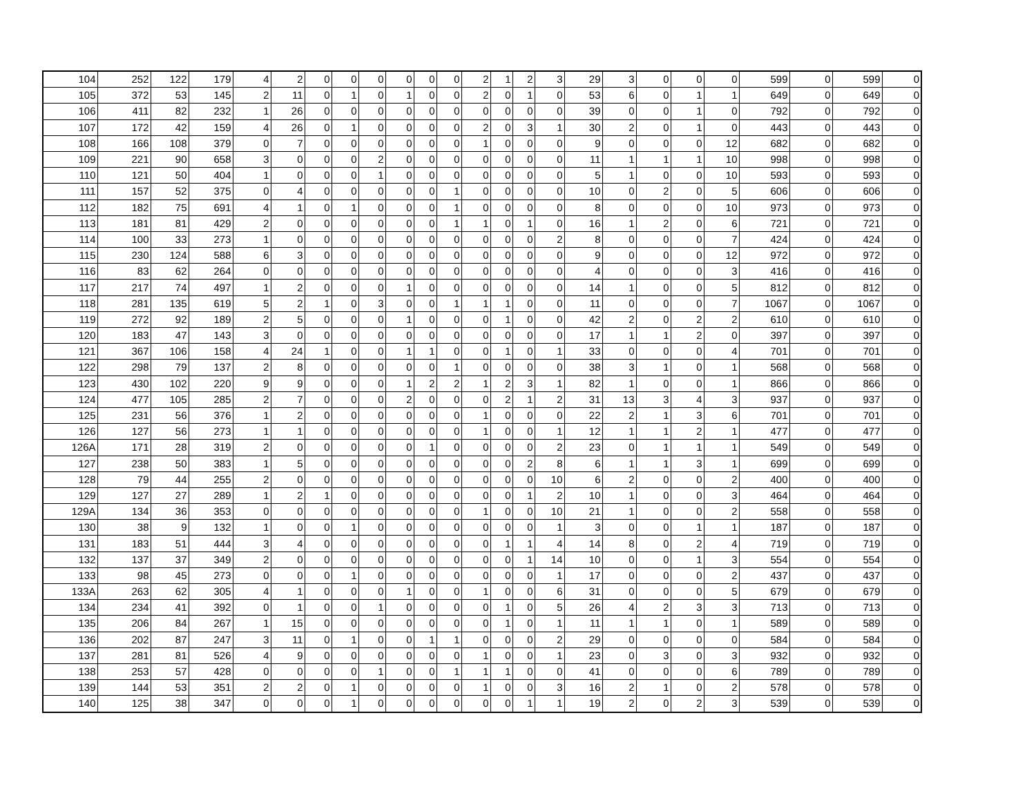| 104 | 252 | 122 | 179 | 4 | 2 | 0 | 0 | 0 | 0 | 0 | 0 | 2 | 1 | 2 | 3 | 29 | 3 | 0 | 0 | 0 | 599 | 0 | 599 | 0 |
| 105 | 372 | 53 | 145 | 2 | 11 | 0 | 1 | 0 | 1 | 0 | 0 | 2 | 0 | 1 | 0 | 53 | 6 | 0 | 1 | 1 | 649 | 0 | 649 | 0 |
| 106 | 411 | 82 | 232 | 1 | 26 | 0 | 0 | 0 | 0 | 0 | 0 | 0 | 0 | 0 | 0 | 39 | 0 | 0 | 1 | 0 | 792 | 0 | 792 | 0 |
| 107 | 172 | 42 | 159 | 4 | 26 | 0 | 1 | 0 | 0 | 0 | 0 | 2 | 0 | 3 | 1 | 30 | 2 | 0 | 1 | 0 | 443 | 0 | 443 | 0 |
| 108 | 166 | 108 | 379 | 0 | 7 | 0 | 0 | 0 | 0 | 0 | 0 | 1 | 0 | 0 | 0 | 9 | 0 | 0 | 0 | 12 | 682 | 0 | 682 | 0 |
| 109 | 221 | 90 | 658 | 3 | 0 | 0 | 0 | 2 | 0 | 0 | 0 | 0 | 0 | 0 | 0 | 11 | 1 | 1 | 1 | 10 | 998 | 0 | 998 | 0 |
| 110 | 121 | 50 | 404 | 1 | 0 | 0 | 0 | 1 | 0 | 0 | 0 | 0 | 0 | 0 | 0 | 5 | 1 | 0 | 0 | 10 | 593 | 0 | 593 | 0 |
| 111 | 157 | 52 | 375 | 0 | 4 | 0 | 0 | 0 | 0 | 0 | 1 | 0 | 0 | 0 | 0 | 10 | 0 | 2 | 0 | 5 | 606 | 0 | 606 | 0 |
| 112 | 182 | 75 | 691 | 4 | 1 | 0 | 1 | 0 | 0 | 0 | 1 | 0 | 0 | 0 | 0 | 8 | 0 | 0 | 0 | 10 | 973 | 0 | 973 | 0 |
| 113 | 181 | 81 | 429 | 2 | 0 | 0 | 0 | 0 | 0 | 0 | 1 | 1 | 0 | 1 | 0 | 16 | 1 | 2 | 0 | 6 | 721 | 0 | 721 | 0 |
| 114 | 100 | 33 | 273 | 1 | 0 | 0 | 0 | 0 | 0 | 0 | 0 | 0 | 0 | 0 | 2 | 8 | 0 | 0 | 0 | 7 | 424 | 0 | 424 | 0 |
| 115 | 230 | 124 | 588 | 6 | 3 | 0 | 0 | 0 | 0 | 0 | 0 | 0 | 0 | 0 | 0 | 9 | 0 | 0 | 0 | 12 | 972 | 0 | 972 | 0 |
| 116 | 83 | 62 | 264 | 0 | 0 | 0 | 0 | 0 | 0 | 0 | 0 | 0 | 0 | 0 | 0 | 4 | 0 | 0 | 0 | 3 | 416 | 0 | 416 | 0 |
| 117 | 217 | 74 | 497 | 1 | 2 | 0 | 0 | 0 | 1 | 0 | 0 | 0 | 0 | 0 | 0 | 14 | 1 | 0 | 0 | 5 | 812 | 0 | 812 | 0 |
| 118 | 281 | 135 | 619 | 5 | 2 | 1 | 0 | 3 | 0 | 0 | 1 | 1 | 1 | 0 | 0 | 11 | 0 | 0 | 0 | 7 | 1067 | 0 | 1067 | 0 |
| 119 | 272 | 92 | 189 | 2 | 5 | 0 | 0 | 0 | 1 | 0 | 0 | 0 | 1 | 0 | 0 | 42 | 2 | 0 | 2 | 2 | 610 | 0 | 610 | 0 |
| 120 | 183 | 47 | 143 | 3 | 0 | 0 | 0 | 0 | 0 | 0 | 0 | 0 | 0 | 0 | 0 | 17 | 1 | 1 | 2 | 0 | 397 | 0 | 397 | 0 |
| 121 | 367 | 106 | 158 | 4 | 24 | 1 | 0 | 0 | 1 | 1 | 0 | 0 | 1 | 0 | 1 | 33 | 0 | 0 | 0 | 4 | 701 | 0 | 701 | 0 |
| 122 | 298 | 79 | 137 | 2 | 8 | 0 | 0 | 0 | 0 | 0 | 1 | 0 | 0 | 0 | 0 | 38 | 3 | 1 | 0 | 1 | 568 | 0 | 568 | 0 |
| 123 | 430 | 102 | 220 | 9 | 9 | 0 | 0 | 0 | 1 | 2 | 2 | 1 | 2 | 3 | 1 | 82 | 1 | 0 | 0 | 1 | 866 | 0 | 866 | 0 |
| 124 | 477 | 105 | 285 | 2 | 7 | 0 | 0 | 0 | 2 | 0 | 0 | 0 | 2 | 1 | 2 | 31 | 13 | 3 | 4 | 3 | 937 | 0 | 937 | 0 |
| 125 | 231 | 56 | 376 | 1 | 2 | 0 | 0 | 0 | 0 | 0 | 0 | 1 | 0 | 0 | 0 | 22 | 2 | 1 | 3 | 6 | 701 | 0 | 701 | 0 |
| 126 | 127 | 56 | 273 | 1 | 1 | 0 | 0 | 0 | 0 | 0 | 0 | 1 | 0 | 0 | 1 | 12 | 1 | 1 | 2 | 1 | 477 | 0 | 477 | 0 |
| 126A | 171 | 28 | 319 | 2 | 0 | 0 | 0 | 0 | 0 | 1 | 0 | 0 | 0 | 0 | 2 | 23 | 0 | 1 | 1 | 1 | 549 | 0 | 549 | 0 |
| 127 | 238 | 50 | 383 | 1 | 5 | 0 | 0 | 0 | 0 | 0 | 0 | 0 | 0 | 2 | 8 | 6 | 1 | 1 | 3 | 1 | 699 | 0 | 699 | 0 |
| 128 | 79 | 44 | 255 | 2 | 0 | 0 | 0 | 0 | 0 | 0 | 0 | 0 | 0 | 0 | 10 | 6 | 2 | 0 | 0 | 2 | 400 | 0 | 400 | 0 |
| 129 | 127 | 27 | 289 | 1 | 2 | 1 | 0 | 0 | 0 | 0 | 0 | 0 | 0 | 1 | 2 | 10 | 1 | 0 | 0 | 3 | 464 | 0 | 464 | 0 |
| 129A | 134 | 36 | 353 | 0 | 0 | 0 | 0 | 0 | 0 | 0 | 0 | 1 | 0 | 0 | 10 | 21 | 1 | 0 | 0 | 2 | 558 | 0 | 558 | 0 |
| 130 | 38 | 9 | 132 | 1 | 0 | 0 | 1 | 0 | 0 | 0 | 0 | 0 | 0 | 0 | 1 | 3 | 0 | 0 | 1 | 1 | 187 | 0 | 187 | 0 |
| 131 | 183 | 51 | 444 | 3 | 4 | 0 | 0 | 0 | 0 | 0 | 0 | 0 | 1 | 1 | 4 | 14 | 8 | 0 | 2 | 4 | 719 | 0 | 719 | 0 |
| 132 | 137 | 37 | 349 | 2 | 0 | 0 | 0 | 0 | 0 | 0 | 0 | 0 | 0 | 1 | 14 | 10 | 0 | 0 | 1 | 3 | 554 | 0 | 554 | 0 |
| 133 | 98 | 45 | 273 | 0 | 0 | 0 | 1 | 0 | 0 | 0 | 0 | 0 | 0 | 0 | 1 | 17 | 0 | 0 | 0 | 2 | 437 | 0 | 437 | 0 |
| 133A | 263 | 62 | 305 | 4 | 1 | 0 | 0 | 0 | 1 | 0 | 0 | 1 | 0 | 0 | 6 | 31 | 0 | 0 | 0 | 5 | 679 | 0 | 679 | 0 |
| 134 | 234 | 41 | 392 | 0 | 1 | 0 | 0 | 1 | 0 | 0 | 0 | 0 | 1 | 0 | 5 | 26 | 4 | 2 | 3 | 3 | 713 | 0 | 713 | 0 |
| 135 | 206 | 84 | 267 | 1 | 15 | 0 | 0 | 0 | 0 | 0 | 0 | 0 | 1 | 0 | 1 | 11 | 1 | 1 | 0 | 1 | 589 | 0 | 589 | 0 |
| 136 | 202 | 87 | 247 | 3 | 11 | 0 | 1 | 0 | 0 | 1 | 1 | 0 | 0 | 0 | 2 | 29 | 0 | 0 | 0 | 0 | 584 | 0 | 584 | 0 |
| 137 | 281 | 81 | 526 | 4 | 9 | 0 | 0 | 0 | 0 | 0 | 0 | 1 | 0 | 0 | 1 | 23 | 0 | 3 | 0 | 3 | 932 | 0 | 932 | 0 |
| 138 | 253 | 57 | 428 | 0 | 0 | 0 | 0 | 1 | 0 | 0 | 1 | 1 | 1 | 0 | 0 | 41 | 0 | 0 | 0 | 6 | 789 | 0 | 789 | 0 |
| 139 | 144 | 53 | 351 | 2 | 2 | 0 | 1 | 0 | 0 | 0 | 0 | 1 | 0 | 0 | 3 | 16 | 2 | 1 | 0 | 2 | 578 | 0 | 578 | 0 |
| 140 | 125 | 38 | 347 | 0 | 0 | 0 | 1 | 0 | 0 | 0 | 0 | 0 | 0 | 1 | 1 | 19 | 2 | 0 | 2 | 3 | 539 | 0 | 539 | 0 |